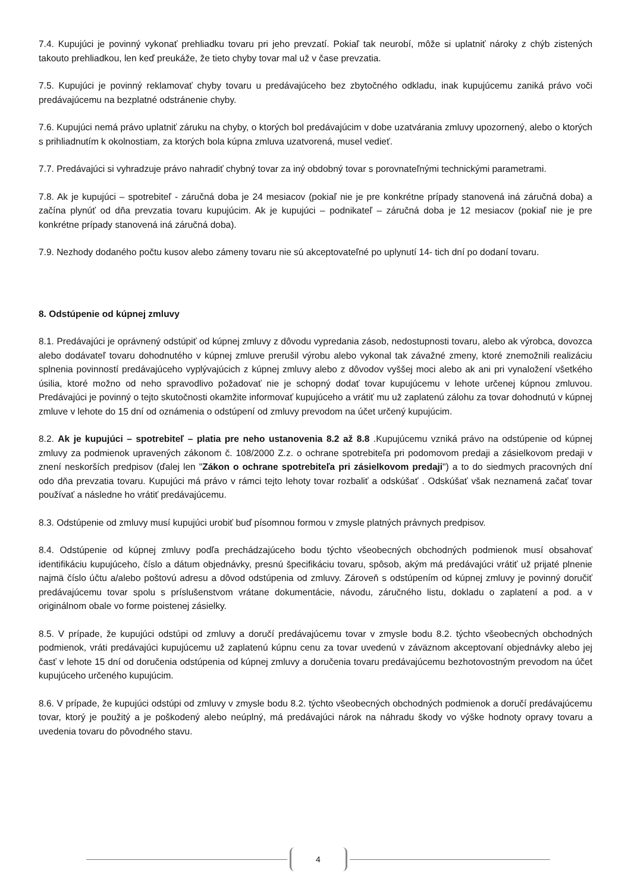7.4. Kupujúci je povinný vykonať prehliadku tovaru pri jeho prevzatí. Pokiaľ tak neurobí, môže si uplatniť nároky z chýb zistených takouto prehliadkou, len keď preukáže, že tieto chyby tovar mal už v čase prevzatia.
7.5. Kupujúci je povinný reklamovať chyby tovaru u predávajúceho bez zbytočného odkladu, inak kupujúcemu zaniká právo voči predávajúcemu na bezplatné odstránenie chyby.
7.6. Kupujúci nemá právo uplatniť záruku na chyby, o ktorých bol predávajúcim v dobe uzatvárania zmluvy upozornený, alebo o ktorých s prihliadnutím k okolnostiam, za ktorých bola kúpna zmluva uzatvorená, musel vedieť.
7.7. Predávajúci si vyhradzuje právo nahradiť chybný tovar za iný obdobný tovar s porovnateľnými technickými parametrami.
7.8. Ak je kupujúci – spotrebiteľ - záručná doba je 24 mesiacov (pokiaľ nie je pre konkrétne prípady stanovená iná záručná doba) a začína plynúť od dňa prevzatia tovaru kupujúcim. Ak je kupujúci – podnikateľ – záručná doba je 12 mesiacov (pokiaľ nie je pre konkrétne prípady stanovená iná záručná doba).
7.9. Nezhody dodaného počtu kusov alebo zámeny tovaru nie sú akceptovateľné po uplynutí 14- tich dní po dodaní tovaru.
8. Odstúpenie od kúpnej zmluvy
8.1. Predávajúci je oprávnený odstúpiť od kúpnej zmluvy z dôvodu vypredania zásob, nedostupnosti tovaru, alebo ak výrobca, dovozca alebo dodávateľ tovaru dohodnutého v kúpnej zmluve prerušil výrobu alebo vykonal tak závažné zmeny, ktoré znemožnili realizáciu splnenia povinností predávajúceho vyplývajúcich z kúpnej zmluvy alebo z dôvodov vyššej moci alebo ak ani pri vynaložení všetkého úsilia, ktoré možno od neho spravodlivo požadovať nie je schopný dodať tovar kupujúcemu v lehote určenej kúpnou zmluvou. Predávajúci je povinný o tejto skutočnosti okamžite informovať kupujúceho a vrátiť mu už zaplatenú zálohu za tovar dohodnutú v kúpnej zmluve v lehote do 15 dní od oznámenia o odstúpení od zmluvy prevodom na účet určený kupujúcim.
8.2. Ak je kupujúci – spotrebiteľ – platia pre neho ustanovenia 8.2 až 8.8 .Kupujúcemu vzniká právo na odstúpenie od kúpnej zmluvy za podmienok upravených zákonom č. 108/2000 Z.z. o ochrane spotrebiteľa pri podomovom predaji a zásielkovom predaji v znení neskorších predpisov (ďalej len "Zákon o ochrane spotrebiteľa pri zásielkovom predaji") a to do siedmych pracovných dní odo dňa prevzatia tovaru. Kupujúci má právo v rámci tejto lehoty tovar rozbaliť a odskúšať . Odskúšať však neznamená začať tovar používať a následne ho vrátiť predávajúcemu.
8.3. Odstúpenie od zmluvy musí kupujúci urobiť buď písomnou formou v zmysle platných právnych predpisov.
8.4. Odstúpenie od kúpnej zmluvy podľa prechádzajúceho bodu týchto všeobecných obchodných podmienok musí obsahovať identifikáciu kupujúceho, číslo a dátum objednávky, presnú špecifikáciu tovaru, spôsob, akým má predávajúci vrátiť už prijaté plnenie najmä číslo účtu a/alebo poštovú adresu a dôvod odstúpenia od zmluvy. Zároveň s odstúpením od kúpnej zmluvy je povinný doručiť predávajúcemu tovar spolu s príslušenstvom vrátane dokumentácie, návodu, záručného listu, dokladu o zaplatení a pod. a v originálnom obale vo forme poistenej zásielky.
8.5. V prípade, že kupujúci odstúpi od zmluvy a doručí predávajúcemu tovar v zmysle bodu 8.2. týchto všeobecných obchodných podmienok, vráti predávajúci kupujúcemu už zaplatenú kúpnu cenu za tovar uvedenú v záväznom akceptovaní objednávky alebo jej časť v lehote 15 dní od doručenia odstúpenia od kúpnej zmluvy a doručenia tovaru predávajúcemu bezhotovostným prevodom na účet kupujúceho určeného kupujúcim.
8.6. V prípade, že kupujúci odstúpi od zmluvy v zmysle bodu 8.2. týchto všeobecných obchodných podmienok a doručí predávajúcemu tovar, ktorý je použitý a je poškodený alebo neúplný, má predávajúci nárok na náhradu škody vo výške hodnoty opravy tovaru a uvedenia tovaru do pôvodného stavu.
4